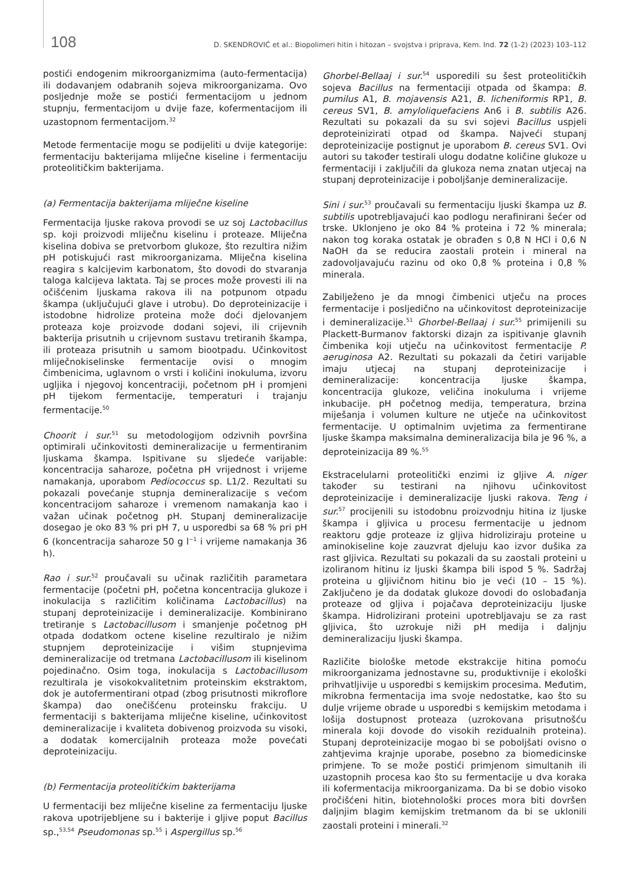108 D. SKENDROVIĆ et al.: Biopolimeri hitin i hitozan – svojstva i priprava, Kem. Ind. 72 (1-2) (2023) 103–112
postići endogenim mikroorganizmima (auto-fermentacija) ili dodavanjem odabranih sojeva mikroorganizama. Ovo posljednje može se postići fermentacijom u jednom stupnju, fermentacijom u dvije faze, kofermentacijom ili uzastopnom fermentacijom.<sup>32</sup>
Metode fermentacije mogu se podijeliti u dvije kategorije: fermentaciju bakterijama mliječne kiseline i fermentaciju proteolitičkim bakterijama.
(a) Fermentacija bakterijama mliječne kiseline
Fermentacija ljuske rakova provodi se uz soj Lactobacillus sp. koji proizvodi mliječnu kiselinu i proteaze. Mliječna kiselina dobiva se pretvorbom glukoze, što rezultira nižim pH potiskujući rast mikroorganizama. Mliječna kiselina reagira s kalcijevim karbonatom, što dovodi do stvaranja taloga kalcijeva laktata. Taj se proces može provesti ili na očišćenim ljuskama rakova ili na potpunom otpadu škampa (uključujući glave i utrobu). Do deproteinizacije i istodobne hidrolize proteina može doći djelovanjem proteaza koje proizvode dodani sojevi, ili crijevnih bakterija prisutnih u crijevnom sustavu tretiranih škampa, ili proteaza prisutnih u samom biootpadu. Učinkovitost mliječnokiselinske fermentacije ovisi o mnogim čimbenicima, uglavnom o vrsti i količini inokuluma, izvoru ugljika i njegovoj koncentraciji, početnom pH i promjeni pH tijekom fermentacije, temperaturi i trajanju fermentacije.<sup>50</sup>
Choorit i sur.<sup>51</sup> su metodologijom odzivnih površina optimirali učinkovitosti demineralizacije u fermentiranim ljuskama škampa. Ispitivane su sljedeće varijable: koncentracija saharoze, početna pH vrijednost i vrijeme namakanja, uporabom Pediococcus sp. L1/2. Rezultati su pokazali povećanje stupnja demineralizacije s većom koncentracijom saharoze i vremenom namakanja kao i važan učinak početnog pH. Stupanj demineralizacije dosegao je oko 83 % pri pH 7, u usporedbi sa 68 % pri pH 6 (koncentracija saharoze 50 g l<sup>−1</sup> i vrijeme namakanja 36 h).
Rao i sur.<sup>52</sup> proučavali su učinak različitih parametara fermentacije (početni pH, početna koncentracija glukoze i inokulacija s različitim količinama Lactobacillus) na stupanj deproteinizacije i demineralizacije. Kombinirano tretiranje s Lactobacillusom i smanjenje početnog pH otpada dodatkom octene kiseline rezultiralo je nižim stupnjem deproteinizacije i višim stupnjevima demineralizacije od tretmana Lactobacillusom ili kiselinom pojedinačno. Osim toga, inokulacija s Lactobacillusom rezultirala je visokokvalitetnim proteinskim ekstraktom, dok je autofermentirani otpad (zbog prisutnosti mikroflore škampa) dao onečišćenu proteinsku frakciju. U fermentaciji s bakterijama mliječne kiseline, učinkovitost demineralizacije i kvaliteta dobivenog proizvoda su visoki, a dodatak komercijalnih proteaza može povećati deproteinizaciju.
(b) Fermentacija proteolitičkim bakterijama
U fermentaciji bez mliječne kiseline za fermentaciju ljuske rakova upotrijebljene su i bakterije i gljive poput Bacillus sp.,<sup>53,54</sup> Pseudomonas sp.<sup>55</sup> i Aspergillus sp.<sup>56</sup>
Ghorbel-Bellaaj i sur.<sup>54</sup> usporedili su šest proteolitičkih sojeva Bacillus na fermentaciji otpada od škampa: B. pumilus A1, B. mojavensis A21, B. licheniformis RP1, B. cereus SV1, B. amyloliquefaciens An6 i B. subtilis A26. Rezultati su pokazali da su svi sojevi Bacillus uspjeli deproteinizirati otpad od škampa. Najveći stupanj deproteinizacije postignut je uporabom B. cereus SV1. Ovi autori su također testirali ulogu dodatne količine glukoze u fermentaciji i zaključili da glukoza nema znatan utjecaj na stupanj deproteinizacije i poboljšanje demineralizacije.
Sini i sur.<sup>53</sup> proučavali su fermentaciju ljuski škampa uz B. subtilis upotrebljavajući kao podlogu nerafinirani šećer od trske. Uklonjeno je oko 84 % proteina i 72 % minerala; nakon tog koraka ostatak je obrađen s 0,8 N HCl i 0,6 N NaOH da se reducira zaostali protein i mineral na zadovoljavajuću razinu od oko 0,8 % proteina i 0,8 % minerala.
Zabilježeno je da mnogi čimbenici utječu na proces fermentacije i posljedično na učinkovitost deproteinizacije i demineralizacije.<sup>51</sup> Ghorbel-Bellaaj i sur.<sup>55</sup> primijenili su Plackett-Burmanov faktorski dizajn za ispitivanje glavnih čimbenika koji utječu na učinkovitost fermentacije P. aeruginosa A2. Rezultati su pokazali da četiri varijable imaju utjecaj na stupanj deproteinizacije i demineralizacije: koncentracija ljuske škampa, koncentracija glukoze, veličina inokuluma i vrijeme inkubacije. pH početnog medija, temperatura, brzina miješanja i volumen kulture ne utječe na učinkovitost fermentacije. U optimalnim uvjetima za fermentirane ljuske škampa maksimalna demineralizacija bila je 96 %, a deproteinizacija 89 %.<sup>55</sup>
Ekstracelularni proteolitički enzimi iz gljive A. niger također su testirani na njihovu učinkovitost deproteinizacije i demineralizacije ljuski rakova. Teng i sur.<sup>57</sup> procijenili su istodobnu proizvodnju hitina iz ljuske škampa i gljivica u procesu fermentacije u jednom reaktoru gdje proteaze iz gljiva hidroliziraju proteine u aminokiseline koje zauzvrat djeluju kao izvor dušika za rast gljivica. Rezultati su pokazali da su zaostali proteini u izoliranom hitinu iz ljuski škampa bili ispod 5 %. Sadržaj proteina u gljivičnom hitinu bio je veći (10 – 15 %). Zaključeno je da dodatak glukoze dovodi do oslobađanja proteaze od gljiva i pojačava deproteinizaciju ljuske škampa. Hidrolizirani proteini upotrebljavaju se za rast gljivica, što uzrokuje niži pH medija i daljnju demineralizaciju ljuski škampa.
Različite biološke metode ekstrakcije hitina pomoću mikroorganizama jednostavne su, produktivnije i ekološki prihvatljivije u usporedbi s kemijskim procesima. Međutim, mikrobna fermentacija ima svoje nedostatke, kao što su dulje vrijeme obrade u usporedbi s kemijskim metodama i lošija dostupnost proteaza (uzrokovana prisutnošću minerala koji dovode do visokih rezidualnih proteina). Stupanj deproteinizacije mogao bi se poboljšati ovisno o zahtjevima krajnje uporabe, posebno za biomedicinske primjene. To se može postići primjenom simultanih ili uzastopnih procesa kao što su fermentacije u dva koraka ili kofermentacija mikroorganizama. Da bi se dobio visoko pročišćeni hitin, biotehnološki proces mora biti dovršen daljnjim blagim kemijskim tretmanom da bi se uklonili zaostali proteini i minerali.<sup>32</sup>